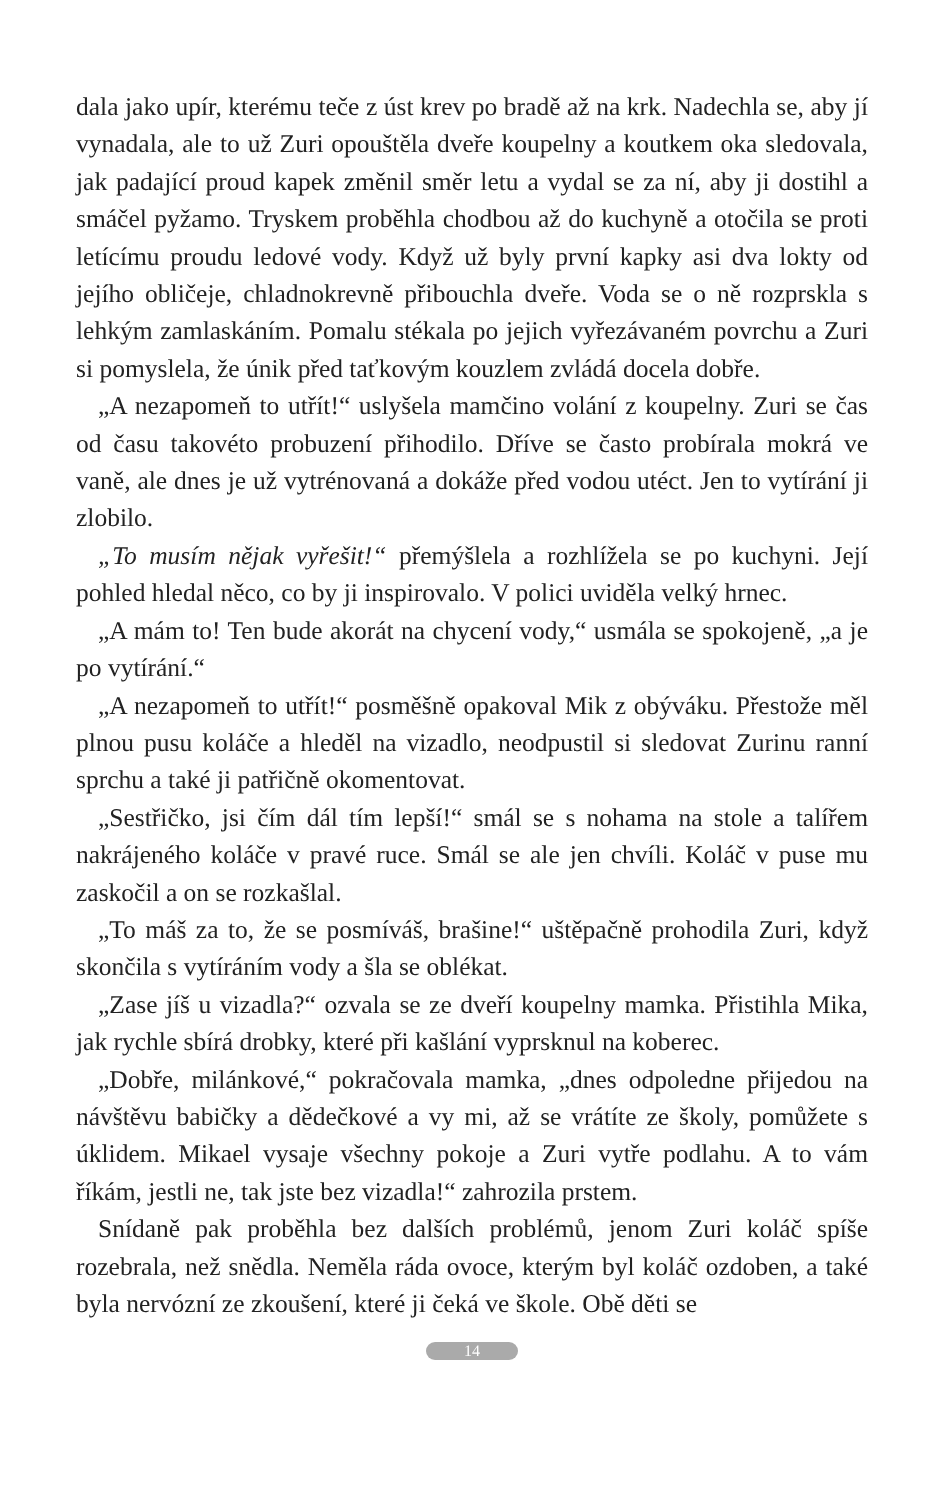dala jako upír, kterému teče z úst krev po bradě až na krk. Nadechla se, aby jí vynadala, ale to už Zuri opouštěla dveře koupelny a koutkem oka sledovala, jak padající proud kapek změnil směr letu a vydal se za ní, aby ji dostihl a smáčel pyžamo. Tryskem proběhla chodbou až do kuchyně a otočila se proti letícímu proudu ledové vody. Když už byly první kapky asi dva lokty od jejího obličeje, chladnokrevně přibouchla dveře. Voda se o ně rozprskla s lehkým zamlaskáním. Pomalu stékala po jejich vyřezávaném povrchu a Zuri si pomyslela, že únik před taťkovým kouzlem zvládá docela dobře.
„A nezapomeň to utřít!“ uslyšela mamčino volání z koupelny. Zuri se čas od času takovéto probuzení přihodilo. Dříve se často probírala mokrá ve vaně, ale dnes je už vytrénovaná a dokáže před vodou utéct. Jen to vytírání ji zlobilo.
„To musím nějak vyřešit!“ přemýšlela a rozhlížela se po kuchyni. Její pohled hledal něco, co by ji inspirovalo. V polici uviděla velký hrnec.
„A mám to! Ten bude akorát na chycení vody,“ usmála se spokojeně, „a je po vytírání.“
„A nezapomeň to utřít!“ posměšně opakoval Mik z obýváku. Přestože měl plnou pusu koláče a hleděl na vizadlo, neodpustil si sledovat Zurinu ranní sprchu a také ji patřičně okomentovat.
„Sestřičko, jsi čím dál tím lepší!“ smál se s nohama na stole a talířem nakrájeného koláče v pravé ruce. Smál se ale jen chvíli. Koláč v puse mu zaskočil a on se rozkašlal.
„To máš za to, že se posmíváš, brašine!“ uštěpačně prohodila Zuri, když skončila s vytíráním vody a šla se oblékat.
„Zase jíš u vizadla?“ ozvala se ze dveří koupelny mamka. Přistihla Mika, jak rychle sbírá drobky, které při kašlání vyprsknul na koberec.
„Dobře, milánkové,“ pokračovala mamka, „dnes odpoledne přijedou na návštěvu babičky a dědečkové a vy mi, až se vrátíte ze školy, pomůžete s úklidem. Mikael vysaje všechny pokoje a Zuri vytře podlahu. A to vám říkám, jestli ne, tak jste bez vizadla!“ zahrozila prstem.
Snídaně pak proběhla bez dalších problémů, jenom Zuri koláč spíše rozebrala, než snědla. Neměla ráda ovoce, kterým byl koláč ozdoben, a také byla nervózní ze zkoušení, které ji čeká ve škole. Obě děti se
14